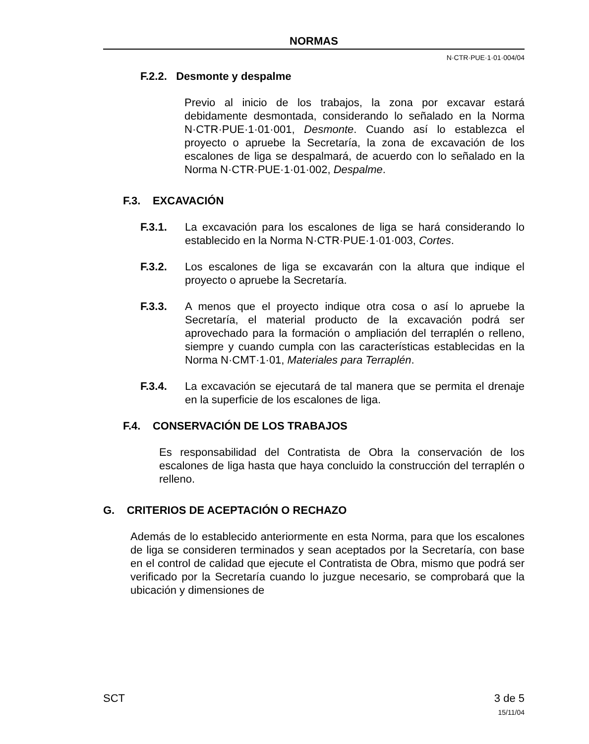NORMAS
N·CTR·PUE·1·01·004/04
F.2.2. Desmonte y despalme
Previo al inicio de los trabajos, la zona por excavar estará debidamente desmontada, considerando lo señalado en la Norma N·CTR·PUE·1·01·001, Desmonte. Cuando así lo establezca el proyecto o apruebe la Secretaría, la zona de excavación de los escalones de liga se despalmará, de acuerdo con lo señalado en la Norma N·CTR·PUE·1·01·002, Despalme.
F.3. EXCAVACIÓN
F.3.1. La excavación para los escalones de liga se hará considerando lo establecido en la Norma N·CTR·PUE·1·01·003, Cortes.
F.3.2. Los escalones de liga se excavarán con la altura que indique el proyecto o apruebe la Secretaría.
F.3.3. A menos que el proyecto indique otra cosa o así lo apruebe la Secretaría, el material producto de la excavación podrá ser aprovechado para la formación o ampliación del terraplén o relleno, siempre y cuando cumpla con las características establecidas en la Norma N·CMT·1·01, Materiales para Terraplén.
F.3.4. La excavación se ejecutará de tal manera que se permita el drenaje en la superficie de los escalones de liga.
F.4. CONSERVACIÓN DE LOS TRABAJOS
Es responsabilidad del Contratista de Obra la conservación de los escalones de liga hasta que haya concluido la construcción del terraplén o relleno.
G. CRITERIOS DE ACEPTACIÓN O RECHAZO
Además de lo establecido anteriormente en esta Norma, para que los escalones de liga se consideren terminados y sean aceptados por la Secretaría, con base en el control de calidad que ejecute el Contratista de Obra, mismo que podrá ser verificado por la Secretaría cuando lo juzgue necesario, se comprobará que la ubicación y dimensiones de
SCT 3 de 5
15/11/04